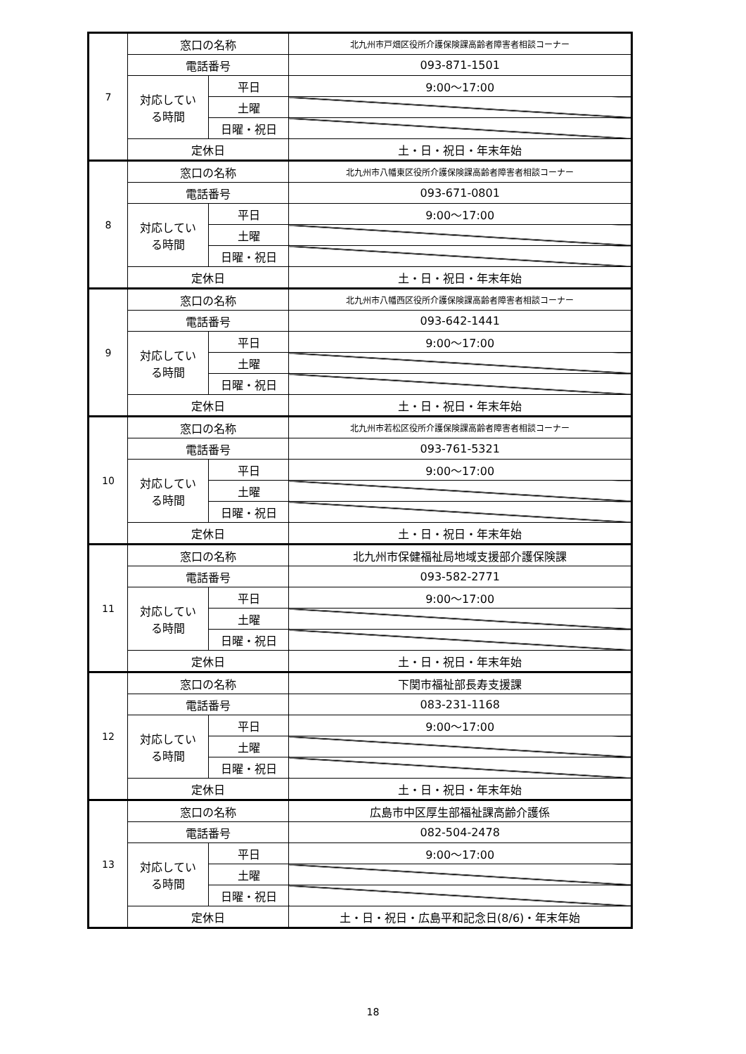| 7 | 窓口の名称 | | 北九州市戸畑区役所介護保険課高齢者障害者相談コーナー |
| | 電話番号 | | 093-871-1501 |
| | 対応してい る時間 | 平日 | 9:00～17:00 |
| | | 土曜 | |
| | | 日曜・祝日 | |
| | 定休日 | | 土・日・祝日・年末年始 |
| 8 | 窓口の名称 | | 北九州市八幡東区役所介護保険課高齢者障害者相談コーナー |
| | 電話番号 | | 093-671-0801 |
| | 対応してい る時間 | 平日 | 9:00～17:00 |
| | | 土曜 | |
| | | 日曜・祝日 | |
| | 定休日 | | 土・日・祝日・年末年始 |
| 9 | 窓口の名称 | | 北九州市八幡西区役所介護保険課高齢者障害者相談コーナー |
| | 電話番号 | | 093-642-1441 |
| | 対応してい る時間 | 平日 | 9:00～17:00 |
| | | 土曜 | |
| | | 日曜・祝日 | |
| | 定休日 | | 土・日・祝日・年末年始 |
| 10 | 窓口の名称 | | 北九州市若松区役所介護保険課高齢者障害者相談コーナー |
| | 電話番号 | | 093-761-5321 |
| | 対応してい る時間 | 平日 | 9:00～17:00 |
| | | 土曜 | |
| | | 日曜・祝日 | |
| | 定休日 | | 土・日・祝日・年末年始 |
| 11 | 窓口の名称 | | 北九州市保健福祉局地域支援部介護保険課 |
| | 電話番号 | | 093-582-2771 |
| | 対応してい る時間 | 平日 | 9:00～17:00 |
| | | 土曜 | |
| | | 日曜・祝日 | |
| | 定休日 | | 土・日・祝日・年末年始 |
| 12 | 窓口の名称 | | 下関市福祉部長寿支援課 |
| | 電話番号 | | 083-231-1168 |
| | 対応してい る時間 | 平日 | 9:00～17:00 |
| | | 土曜 | |
| | | 日曜・祝日 | |
| | 定休日 | | 土・日・祝日・年末年始 |
| 13 | 窓口の名称 | | 広島市中区厚生部福祉課高齢介護係 |
| | 電話番号 | | 082-504-2478 |
| | 対応してい る時間 | 平日 | 9:00～17:00 |
| | | 土曜 | |
| | | 日曜・祝日 | |
| | 定休日 | | 土・日・祝日・広島平和記念日(8/6)・年末年始 |
18